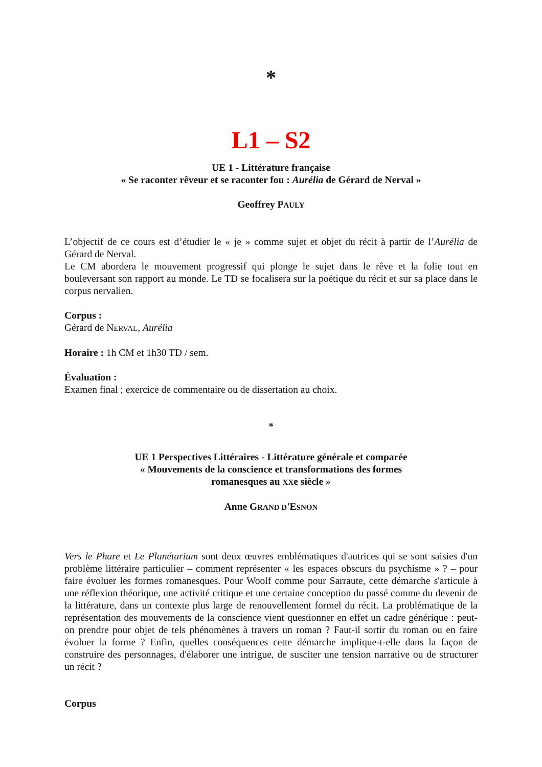*
L1 – S2
UE 1 - Littérature française
« Se raconter rêveur et se raconter fou : Aurélia de Gérard de Nerval »
Geoffrey PAULY
L’objectif de ce cours est d’étudier le « je » comme sujet et objet du récit à partir de l’Aurélia de Gérard de Nerval.
Le CM abordera le mouvement progressif qui plonge le sujet dans le rêve et la folie tout en bouleversant son rapport au monde. Le TD se focalisera sur la poétique du récit et sur sa place dans le corpus nervalien.
Corpus :
Gérard de NERVAL, Aurélia
Horaire : 1h CM et 1h30 TD / sem.
Évaluation :
Examen final ; exercice de commentaire ou de dissertation au choix.
*
UE 1 Perspectives Littéraires - Littérature générale et comparée
« Mouvements de la conscience et transformations des formes
romanesques au XXe siècle »
Anne GRAND D'ESNON
Vers le Phare et Le Planétarium sont deux œuvres emblématiques d'autrices qui se sont saisies d'un problème littéraire particulier – comment représenter « les espaces obscurs du psychisme » ? – pour faire évoluer les formes romanesques. Pour Woolf comme pour Sarraute, cette démarche s'articule à une réflexion théorique, une activité critique et une certaine conception du passé comme du devenir de la littérature, dans un contexte plus large de renouvellement formel du récit. La problématique de la représentation des mouvements de la conscience vient questionner en effet un cadre générique : peut-on prendre pour objet de tels phénomènes à travers un roman ? Faut-il sortir du roman ou en faire évoluer la forme ? Enfin, quelles conséquences cette démarche implique-t-elle dans la façon de construire des personnages, d'élaborer une intrigue, de susciter une tension narrative ou de structurer un récit ?
Corpus